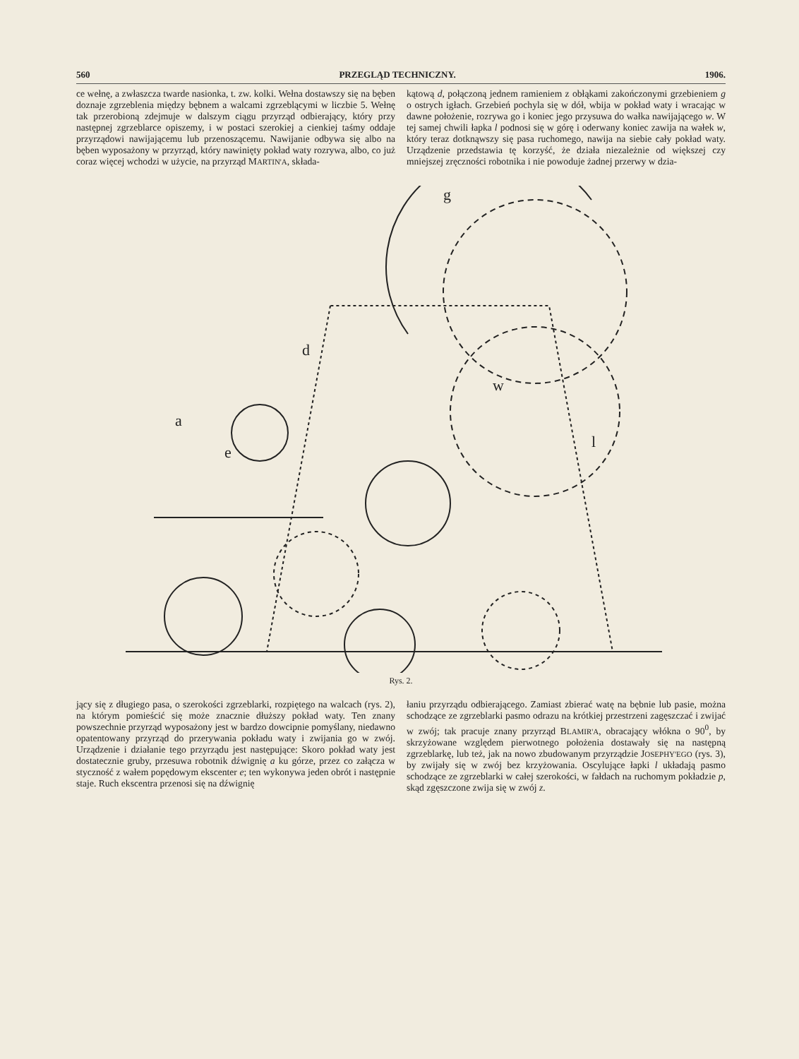560 PRZEGLĄD TECHNICZNY. 1906.
ce wełnę, a zwłaszcza twarde nasionka, t. zw. kolki. Wełna dostawszy się na bęben doznaje zgrzeblenia między bębnem a walcami zgrzeblącymi w liczbie 5. Wełnę tak przerobioną zdejmuje w dalszym ciągu przyrząd odbierający, który przy następnej zgrzeblarce opiszemy, i w postaci szerokiej a cienkiej taśmy oddaje przyrządowi nawijającemu lub przenoszącemu. Nawijanie odbywa się albo na bęben wyposażony w przyrząd, który nawinięty pokład waty rozrywa, albo, co już coraz więcej wchodzi w użycie, na przyrząd MARTIN'A, składa-
kątową d, połączoną jednem ramieniem z obłąkami zakończonymi grzebieniem g o ostrych igłach. Grzebień pochyla się w dół, wbija w pokład waty i wracając w dawne położenie, rozrywa go i koniec jego przysuwa do wałka nawijającego w. W tej samej chwili łapka l podnosi się w górę i oderwany koniec zawija na wałek w, który teraz dotknąwszy się pasa ruchomego, nawija na siebie cały pokład waty. Urządzenie przedstawia tę korzyść, że działa niezależnie od większej czy mniejszej zręczności robotnika i nie powoduje żadnej przerwy w dzia-
a
d
w
l
g
e
Rys. 2.
jący się z długiego pasa, o szerokości zgrzeblarki, rozpiętego na walcach (rys. 2), na którym pomieścić się może znacznie dłuższy pokład waty. Ten znany powszechnie przyrząd wyposażony jest w bardzo dowcipnie pomyślany, niedawno opatentowany przyrząd do przerywania pokładu waty i zwijania go w zwój. Urządzenie i działanie tego przyrządu jest następujące: Skoro pokład waty jest dostatecznie gruby, przesuwa robotnik dźwignię a ku górze, przez co załącza w styczność z wałem popędowym ekscenter e; ten wykonywa jeden obrót i następnie staje. Ruch ekscentra przenosi się na dźwignię
łaniu przyrządu odbierającego. Zamiast zbierać watę na bębnie lub pasie, można schodzące ze zgrzeblarki pasmo odrazu na krótkiej przestrzeni zagęszczać i zwijać w zwój; tak pracuje znany przyrząd BLAMIR'A, obracający włókna o 90<sup>0</sup>, by skrzyżowane względem pierwotnego położenia dostawały się na następną zgrzeblarkę, lub też, jak na nowo zbudowanym przyrządzie JOSEPHY'EGO (rys. 3), by zwijały się w zwój bez krzyżowania. Oscylujące łapki l układają pasmo schodzące ze zgrzeblarki w całej szerokości, w fałdach na ruchomym pokładzie p, skąd zgęszczone zwija się w zwój z.